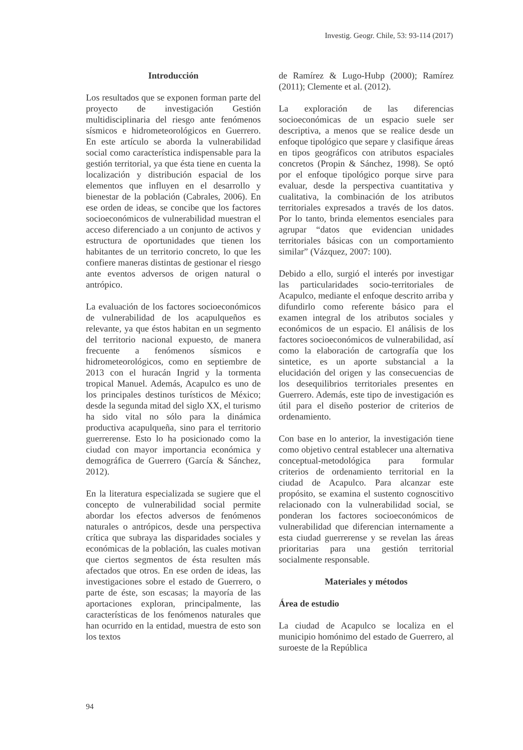Investig. Geogr. Chile, 53: 93-114 (2017)
Introducción
Los resultados que se exponen forman parte del proyecto de investigación Gestión multidisciplinaria del riesgo ante fenómenos sísmicos e hidrometeorológicos en Guerrero. En este artículo se aborda la vulnerabilidad social como característica indispensable para la gestión territorial, ya que ésta tiene en cuenta la localización y distribución espacial de los elementos que influyen en el desarrollo y bienestar de la población (Cabrales, 2006). En ese orden de ideas, se concibe que los factores socioeconómicos de vulnerabilidad muestran el acceso diferenciado a un conjunto de activos y estructura de oportunidades que tienen los habitantes de un territorio concreto, lo que les confiere maneras distintas de gestionar el riesgo ante eventos adversos de origen natural o antrópico.
La evaluación de los factores socioeconómicos de vulnerabilidad de los acapulqueños es relevante, ya que éstos habitan en un segmento del territorio nacional expuesto, de manera frecuente a fenómenos sísmicos e hidrometeorológicos, como en septiembre de 2013 con el huracán Ingrid y la tormenta tropical Manuel. Además, Acapulco es uno de los principales destinos turísticos de México; desde la segunda mitad del siglo XX, el turismo ha sido vital no sólo para la dinámica productiva acapulqueña, sino para el territorio guerrerense. Esto lo ha posicionado como la ciudad con mayor importancia económica y demográfica de Guerrero (García & Sánchez, 2012).
En la literatura especializada se sugiere que el concepto de vulnerabilidad social permite abordar los efectos adversos de fenómenos naturales o antrópicos, desde una perspectiva crítica que subraya las disparidades sociales y económicas de la población, las cuales motivan que ciertos segmentos de ésta resulten más afectados que otros. En ese orden de ideas, las investigaciones sobre el estado de Guerrero, o parte de éste, son escasas; la mayoría de las aportaciones exploran, principalmente, las características de los fenómenos naturales que han ocurrido en la entidad, muestra de esto son los textos
de Ramírez & Lugo-Hubp (2000); Ramírez (2011); Clemente et al. (2012).
La exploración de las diferencias socioeconómicas de un espacio suele ser descriptiva, a menos que se realice desde un enfoque tipológico que separe y clasifique áreas en tipos geográficos con atributos espaciales concretos (Propin & Sánchez, 1998). Se optó por el enfoque tipológico porque sirve para evaluar, desde la perspectiva cuantitativa y cualitativa, la combinación de los atributos territoriales expresados a través de los datos. Por lo tanto, brinda elementos esenciales para agrupar “datos que evidencian unidades territoriales básicas con un comportamiento similar” (Vázquez, 2007: 100).
Debido a ello, surgió el interés por investigar las particularidades socio-territoriales de Acapulco, mediante el enfoque descrito arriba y difundirlo como referente básico para el examen integral de los atributos sociales y económicos de un espacio. El análisis de los factores socioeconómicos de vulnerabilidad, así como la elaboración de cartografía que los sintetice, es un aporte substancial a la elucidación del origen y las consecuencias de los desequilibrios territoriales presentes en Guerrero. Además, este tipo de investigación es útil para el diseño posterior de criterios de ordenamiento.
Con base en lo anterior, la investigación tiene como objetivo central establecer una alternativa conceptual-metodológica para formular criterios de ordenamiento territorial en la ciudad de Acapulco. Para alcanzar este propósito, se examina el sustento cognoscitivo relacionado con la vulnerabilidad social, se ponderan los factores socioeconómicos de vulnerabilidad que diferencian internamente a esta ciudad guerrerense y se revelan las áreas prioritarias para una gestión territorial socialmente responsable.
Materiales y métodos
Área de estudio
La ciudad de Acapulco se localiza en el municipio homónimo del estado de Guerrero, al suroeste de la República
94